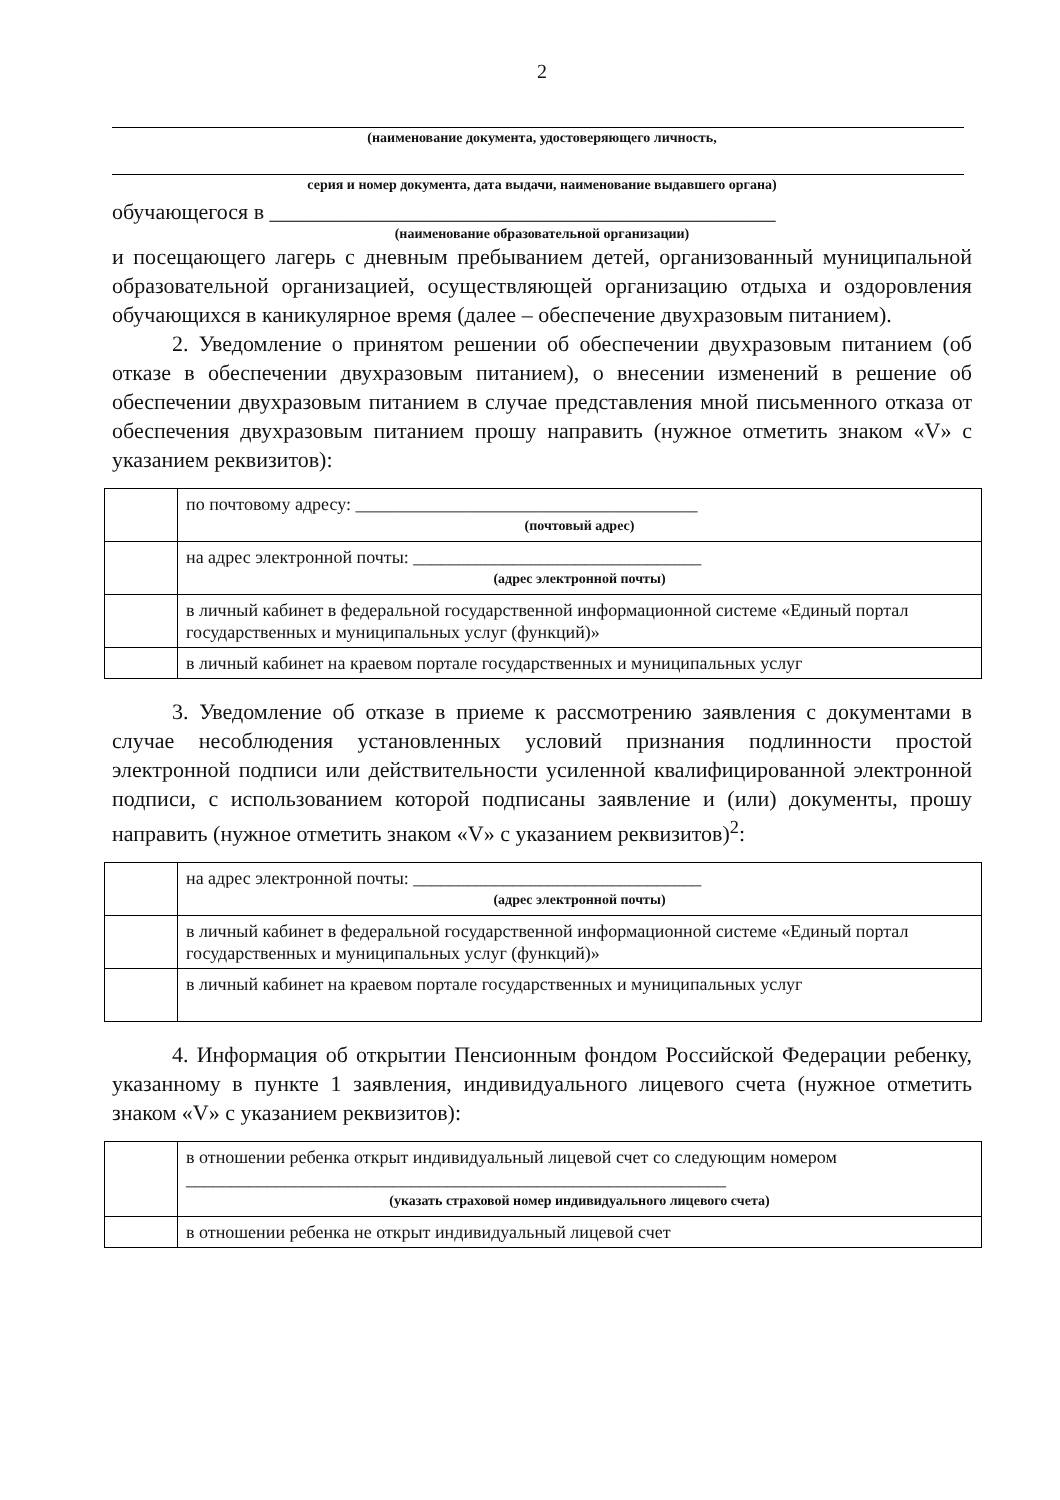2
(наименование документа, удостоверяющего личность,
серия и номер документа, дата выдачи, наименование выдавшего органа)
обучающегося в ______________________________________________
(наименование образовательной организации)
и посещающего лагерь с дневным пребыванием детей, организованный муниципальной образовательной организацией, осуществляющей организацию отдыха и оздоровления обучающихся в каникулярное время (далее – обеспечение двухразовым питанием).
2. Уведомление о принятом решении об обеспечении двухразовым питанием (об отказе в обеспечении двухразовым питанием), о внесении изменений в решение об обеспечении двухразовым питанием в случае представления мной письменного отказа от обеспечения двухразовым питанием прошу направить (нужное отметить знаком «V» с указанием реквизитов):
| | по почтовому адресу: ______________________________________ (почтовый адрес) |
| | на адрес электронной почты: ________________________________ (адрес электронной почты) |
| | в личный кабинет в федеральной государственной информационной системе «Единый портал государственных и муниципальных услуг (функций)» |
| | в личный кабинет на краевом портале государственных и муниципальных услуг |
3. Уведомление об отказе в приеме к рассмотрению заявления с документами в случае несоблюдения установленных условий признания подлинности простой электронной подписи или действительности усиленной квалифицированной электронной подписи, с использованием которой подписаны заявление и (или) документы, прошу направить (нужное отметить знаком «V» с указанием реквизитов)<sup>2</sup>:
| | на адрес электронной почты: ________________________________ (адрес электронной почты) |
| | в личный кабинет в федеральной государственной информационной системе «Единый портал государственных и муниципальных услуг (функций)» |
| | в личный кабинет на краевом портале государственных и муниципальных услуг |
4. Информация об открытии Пенсионным фондом Российской Федерации ребенку, указанному в пункте 1 заявления, индивидуального лицевого счета (нужное отметить знаком «V» с указанием реквизитов):
| | в отношении ребенка открыт индивидуальный лицевой счет со следующим номером ____________________________________________________________ (указать страховой номер индивидуального лицевого счета) |
| | в отношении ребенка не открыт индивидуальный лицевой счет |